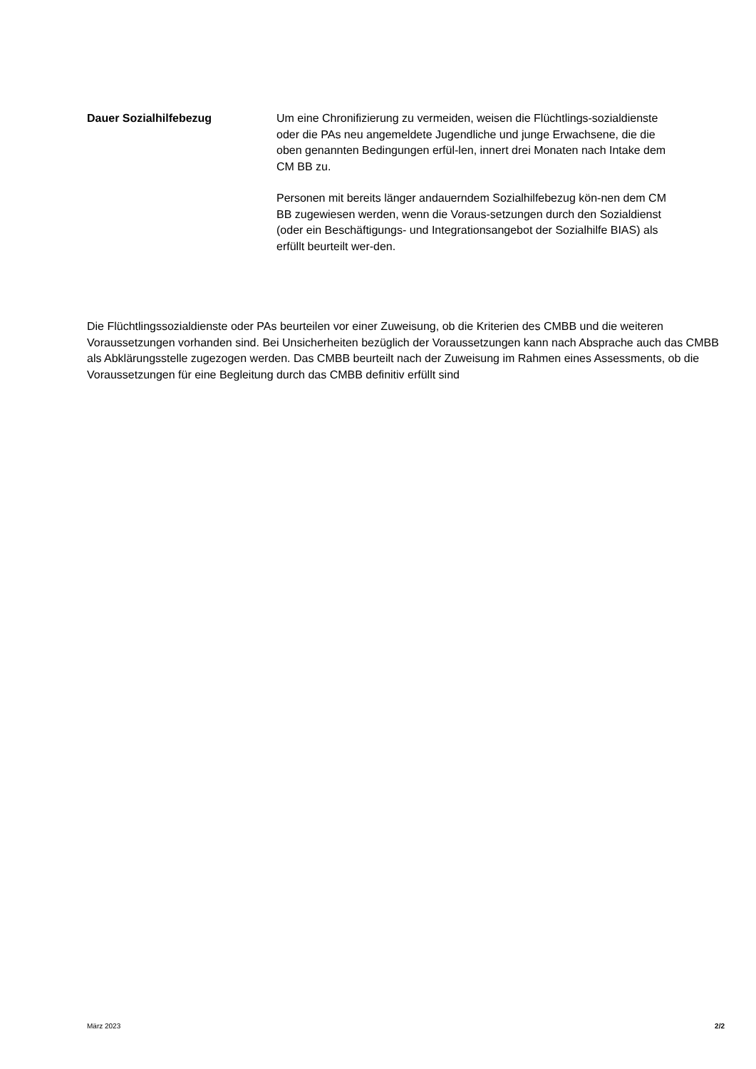Dauer Sozialhilfebezug Um eine Chronifizierung zu vermeiden, weisen die Flüchtlings-sozialdienste oder die PAs neu angemeldete Jugendliche und junge Erwachsene, die die oben genannten Bedingungen erfül-len, innert drei Monaten nach Intake dem CM BB zu.
Personen mit bereits länger andauerndem Sozialhilfebezug kön-nen dem CM BB zugewiesen werden, wenn die Voraus-setzungen durch den Sozialdienst (oder ein Beschäftigungs- und Integrationsangebot der Sozialhilfe BIAS) als erfüllt beurteilt wer-den.
Die Flüchtlingssozialdienste oder PAs beurteilen vor einer Zuweisung, ob die Kriterien des CMBB und die weiteren Voraussetzungen vorhanden sind. Bei Unsicherheiten bezüglich der Voraussetzungen kann nach Absprache auch das CMBB als Abklärungsstelle zugezogen werden. Das CMBB beurteilt nach der Zuweisung im Rahmen eines Assessments, ob die Voraussetzungen für eine Begleitung durch das CMBB definitiv erfüllt sind
März 2023 2/2